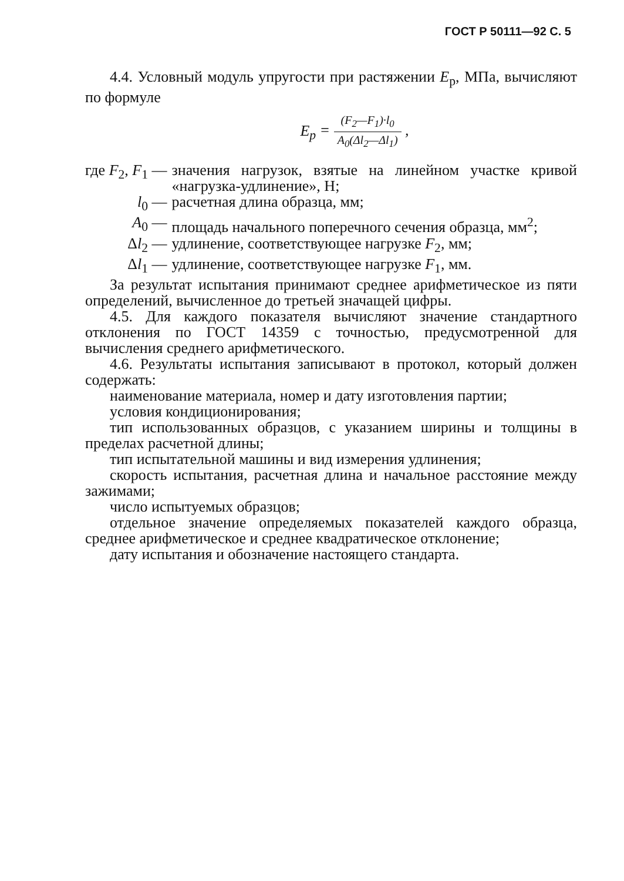ГОСТ Р 50111—92 С. 5
4.4. Условный модуль упругости при растяжении E<sub>p</sub>, МПа, вычисляют по формуле
E<sub>p</sub> =
(F<sub>2</sub>—F<sub>1</sub>)·l<sub>0</sub>
A<sub>0</sub>(Δl<sub>2</sub>—Δl<sub>1</sub>)
,
| где F<sub>2</sub>, F<sub>1</sub> — | значения нагрузок, взятые на линейном участке кривой «нагрузка-удлинение», Н; |
| l<sub>0</sub> — | расчетная длина образца, мм; |
| A<sub>0</sub> — | площадь начального поперечного сечения образца, мм<sup>2</sup>; |
| Δ l<sub>2</sub> — | удлинение, соответствующее нагрузке F<sub>2</sub>, мм; |
| Δ l<sub>1</sub> — | удлинение, соответствующее нагрузке F<sub>1</sub>, мм. |
За результат испытания принимают среднее арифметическое из пяти определений, вычисленное до третьей значащей цифры.
4.5. Для каждого показателя вычисляют значение стандартного отклонения по ГОСТ 14359 с точностью, предусмотренной для вычисления среднего арифметического.
4.6. Результаты испытания записывают в протокол, который должен содержать:
наименование материала, номер и дату изготовления партии;
условия кондиционирования;
тип использованных образцов, с указанием ширины и толщины в пределах расчетной длины;
тип испытательной машины и вид измерения удлинения;
скорость испытания, расчетная длина и начальное расстояние между зажимами;
число испытуемых образцов;
отдельное значение определяемых показателей каждого образца, среднее арифметическое и среднее квадратическое отклонение;
дату испытания и обозначение настоящего стандарта.